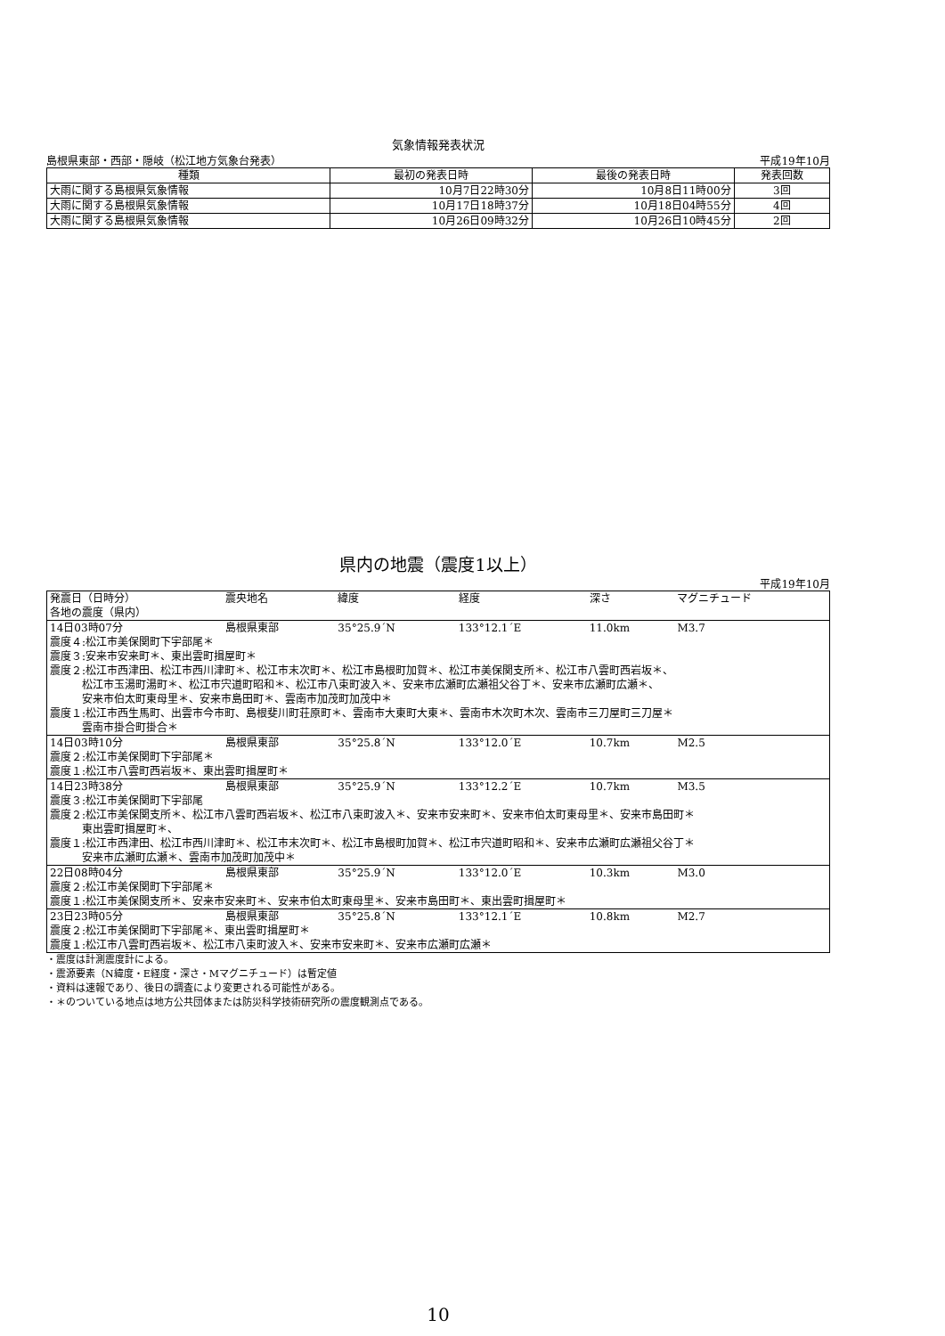気象情報発表状況
島根県東部・西部・隠岐（松江地方気象台発表） 平成19年10月
| 種類 | 最初の発表日時 | 最後の発表日時 | 発表回数 |
| --- | --- | --- | --- |
| 大雨に関する島根県気象情報 | 10月7日22時30分 | 10月8日11時00分 | 3回 |
| 大雨に関する島根県気象情報 | 10月17日18時37分 | 10月18日04時55分 | 4回 |
| 大雨に関する島根県気象情報 | 10月26日09時32分 | 10月26日10時45分 | 2回 |
県内の地震（震度1以上）
平成19年10月
| 発震日（日時分） | 震央地名 | 緯度 | 経度 | 深さ | マグニチュード |
| 各地の震度（県内） | | | | | |
| 14日03時07分 | 島根県東部 | 35°25.9´N | 133°12.1´E | 11.0km | M3.7 |
| 震度４:松江市美保関町下宇部尾＊ | | | | | |
| 震度３:安来市安来町＊、東出雲町揖屋町＊ | | | | | |
| 震度２:松江市西津田、松江市西川津町＊、松江市末次町＊、松江市島根町加賀＊、松江市美保関支所＊、松江市八雲町西岩坂＊、 松江市玉湯町湯町＊、松江市宍道町昭和＊、松江市八束町波入＊、安来市広瀬町広瀬祖父谷丁＊、安来市広瀬町広瀬＊、 安来市伯太町東母里＊、安来市島田町＊、雲南市加茂町加茂中＊ | | | | | |
| 震度１:松江市西生馬町、出雲市今市町、島根斐川町荘原町＊、雲南市大東町大東＊、雲南市木次町木次、雲南市三刀屋町三刀屋＊ 雲南市掛合町掛合＊ | | | | | |
| 14日03時10分 | 島根県東部 | 35°25.8´N | 133°12.0´E | 10.7km | M2.5 |
| 震度２:松江市美保関町下宇部尾＊ | | | | | |
| 震度１:松江市八雲町西岩坂＊、東出雲町揖屋町＊ | | | | | |
| 14日23時38分 | 島根県東部 | 35°25.9´N | 133°12.2´E | 10.7km | M3.5 |
| 震度３:松江市美保関町下宇部尾 | | | | | |
| 震度２:松江市美保関支所＊、松江市八雲町西岩坂＊、松江市八束町波入＊、安来市安来町＊、安来市伯太町東母里＊、安来市島田町＊ 東出雲町揖屋町＊、 | | | | | |
| 震度１:松江市西津田、松江市西川津町＊、松江市末次町＊、松江市島根町加賀＊、松江市宍道町昭和＊、安来市広瀬町広瀬祖父谷丁＊ 安来市広瀬町広瀬＊、雲南市加茂町加茂中＊ | | | | | |
| 22日08時04分 | 島根県東部 | 35°25.9´N | 133°12.0´E | 10.3km | M3.0 |
| 震度２:松江市美保関町下宇部尾＊ | | | | | |
| 震度１:松江市美保関支所＊、安来市安来町＊、安来市伯太町東母里＊、安来市島田町＊、東出雲町揖屋町＊ | | | | | |
| 23日23時05分 | 島根県東部 | 35°25.8´N | 133°12.1´E | 10.8km | M2.7 |
| 震度２:松江市美保関町下宇部尾＊、東出雲町揖屋町＊ | | | | | |
| 震度１:松江市八雲町西岩坂＊、松江市八束町波入＊、安来市安来町＊、安来市広瀬町広瀬＊ | | | | | |
・震度は計測震度計による。
・震源要素（N緯度・E経度・深さ・Mマグニチュード）は暫定値
・資料は速報であり、後日の調査により変更される可能性がある。
・＊のついている地点は地方公共団体または防災科学技術研究所の震度観測点である。
10